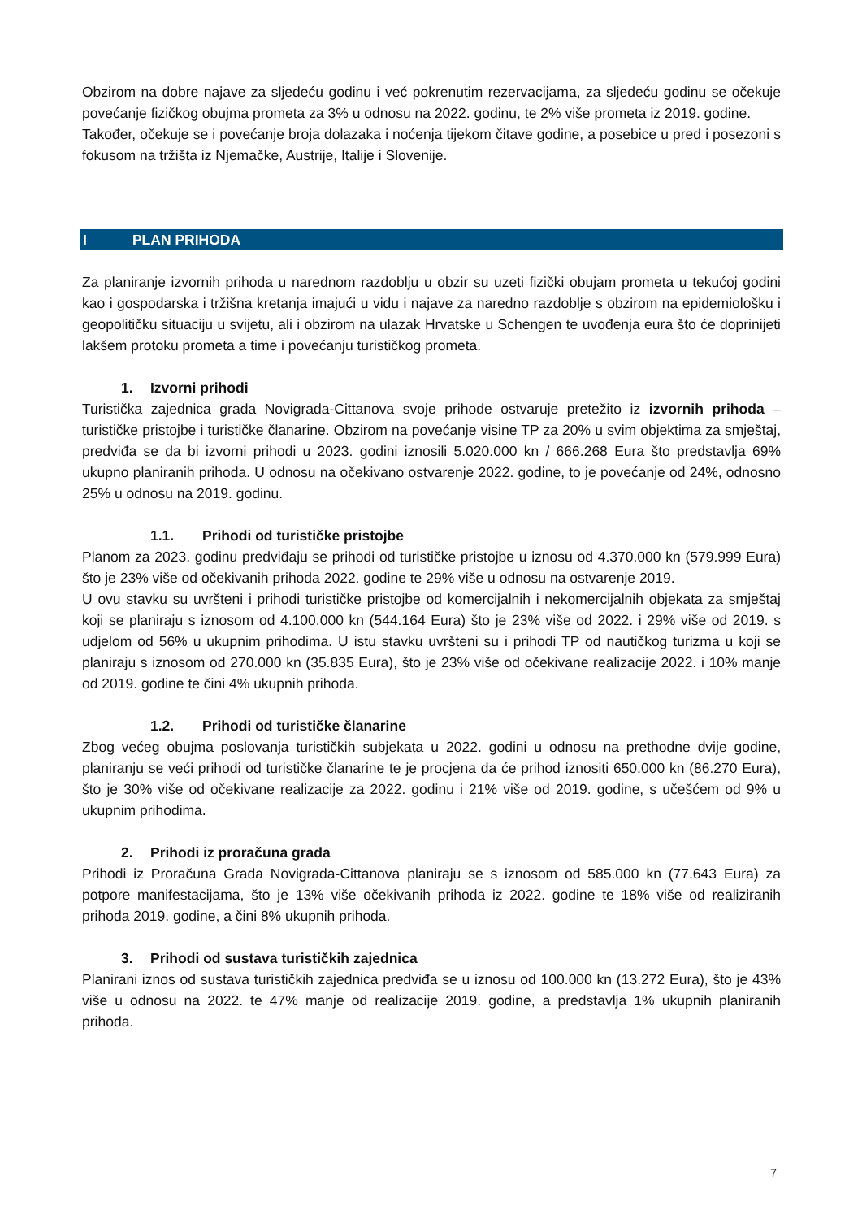Obzirom na dobre najave za sljedeću godinu i već pokrenutim rezervacijama, za sljedeću godinu se očekuje povećanje fizičkog obujma prometa za 3% u odnosu na 2022. godinu, te 2% više prometa iz 2019. godine.
Također, očekuje se i povećanje broja dolazaka i noćenja tijekom čitave godine, a posebice u pred i posezoni s fokusom na tržišta iz Njemačke, Austrije, Italije i Slovenije.
I PLAN PRIHODA
Za planiranje izvornih prihoda u narednom razdoblju u obzir su uzeti fizički obujam prometa u tekućoj godini kao i gospodarska i tržišna kretanja imajući u vidu i najave za naredno razdoblje s obzirom na epidemiološku i geopolitičku situaciju u svijetu, ali i obzirom na ulazak Hrvatske u Schengen te uvođenja eura što će doprinijeti lakšem protoku prometa a time i povećanju turističkog prometa.
1. Izvorni prihodi
Turistička zajednica grada Novigrada-Cittanova svoje prihode ostvaruje pretežito iz izvornih prihoda – turističke pristojbe i turističke članarine. Obzirom na povećanje visine TP za 20% u svim objektima za smještaj, predviđa se da bi izvorni prihodi u 2023. godini iznosili 5.020.000 kn / 666.268 Eura što predstavlja 69% ukupno planiranih prihoda. U odnosu na očekivano ostvarenje 2022. godine, to je povećanje od 24%, odnosno 25% u odnosu na 2019. godinu.
1.1. Prihodi od turističke pristojbe
Planom za 2023. godinu predviđaju se prihodi od turističke pristojbe u iznosu od 4.370.000 kn (579.999 Eura) što je 23% više od očekivanih prihoda 2022. godine te 29% više u odnosu na ostvarenje 2019.
U ovu stavku su uvršteni i prihodi turističke pristojbe od komercijalnih i nekomercijalnih objekata za smještaj koji se planiraju s iznosom od 4.100.000 kn (544.164 Eura) što je 23% više od 2022. i 29% više od 2019. s udjelom od 56% u ukupnim prihodima. U istu stavku uvršteni su i prihodi TP od nautičkog turizma u koji se planiraju s iznosom od 270.000 kn (35.835 Eura), što je 23% više od očekivane realizacije 2022. i 10% manje od 2019. godine te čini 4% ukupnih prihoda.
1.2. Prihodi od turističke članarine
Zbog većeg obujma poslovanja turističkih subjekata u 2022. godini u odnosu na prethodne dvije godine, planiranju se veći prihodi od turističke članarine te je procjena da će prihod iznositi 650.000 kn (86.270 Eura), što je 30% više od očekivane realizacije za 2022. godinu i 21% više od 2019. godine, s učešćem od 9% u ukupnim prihodima.
2. Prihodi iz proračuna grada
Prihodi iz Proračuna Grada Novigrada-Cittanova planiraju se s iznosom od 585.000 kn (77.643 Eura) za potpore manifestacijama, što je 13% više očekivanih prihoda iz 2022. godine te 18% više od realiziranih prihoda 2019. godine, a čini 8% ukupnih prihoda.
3. Prihodi od sustava turističkih zajednica
Planirani iznos od sustava turističkih zajednica predviđa se u iznosu od 100.000 kn (13.272 Eura), što je 43% više u odnosu na 2022. te 47% manje od realizacije 2019. godine, a predstavlja 1% ukupnih planiranih prihoda.
7